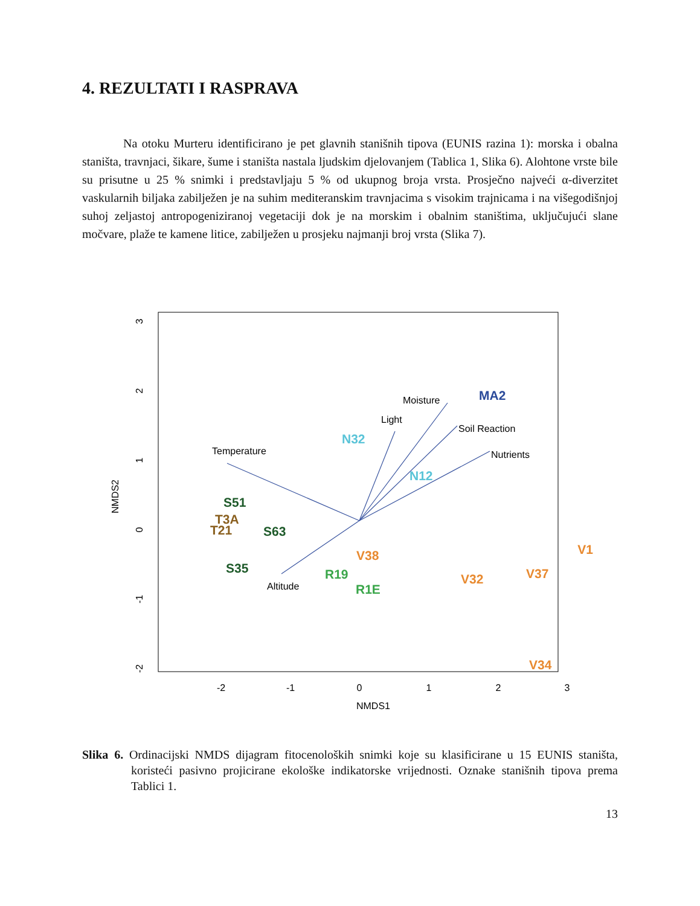4. REZULTATI I RASPRAVA
Na otoku Murteru identificirano je pet glavnih stanišnih tipova (EUNIS razina 1): morska i obalna staništa, travnjaci, šikare, šume i staništa nastala ljudskim djelovanjem (Tablica 1, Slika 6). Alohtone vrste bile su prisutne u 25 % snimki i predstavljaju 5 % od ukupnog broja vrsta. Prosječno najveći α-diverzitet vaskularnih biljaka zabilježen je na suhim mediteranskim travnjacima s visokim trajnicama i na višegodišnjoj suhoj zeljastoj antropogeniziranoj vegetaciji dok je na morskim i obalnim staništima, uključujući slane močvare, plaže te kamene litice, zabilježen u prosjeku najmanji broj vrsta (Slika 7).
-2
-1
0
1
2
3
NMDS1
3
2
1
0
-1
-2
NMDS2
Temperature
Light
Moisture
Soil Reaction
Nutrients
Altitude
MA2
N32
N12
S51
T3A
T21
S63
S35
R19
R1E
V38
V32
V37
V1
V34
Slika 6. Ordinacijski NMDS dijagram fitocenoloških snimki koje su klasificirane u 15 EUNIS staništa, koristeći pasivno projicirane ekološke indikatorske vrijednosti. Oznake stanišnih tipova prema Tablici 1.
13